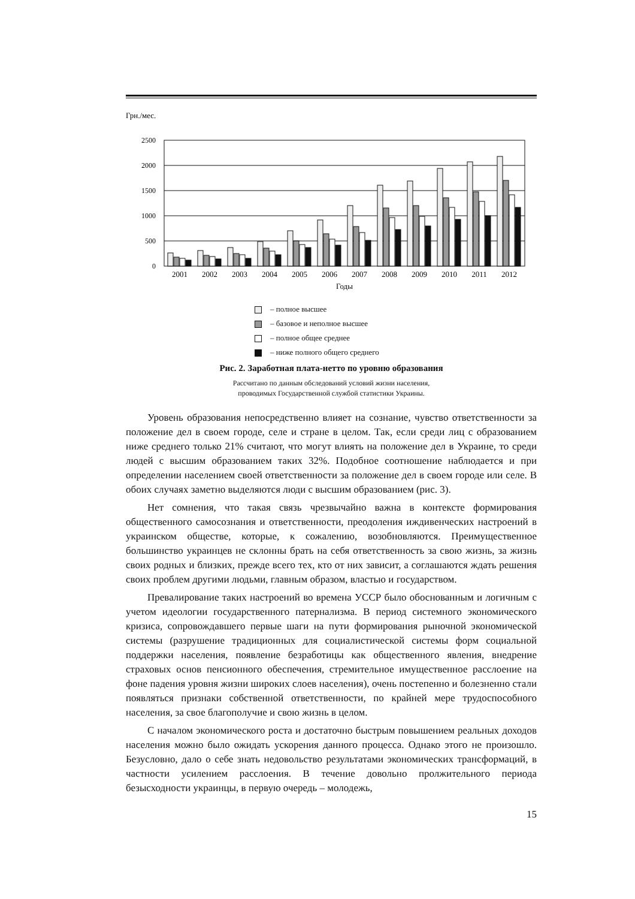Грн./мес.
2500
2000
1500
1000
500
0
2001
2002
2003
2004
2005
2006
2007
2008
2009
2010
2011
2012
Годы
– полное высшее
– базовое и неполное высшее
– полное общее среднее
– ниже полного общего среднего
Рис. 2. Заработная плата-нетто по уровню образования
Рассчитано по данным обследований условий жизни населения,
проводимых Государственной службой статистики Украины.
Уровень образования непосредственно влияет на сознание, чувство ответственности за положение дел в своем городе, селе и стране в целом. Так, если среди лиц с образованием ниже среднего только 21% считают, что могут влиять на положение дел в Украине, то среди людей с высшим образованием таких 32%. Подобное соотношение наблюдается и при определении населением своей ответственности за положение дел в своем городе или селе. В обоих случаях заметно выделяются люди с высшим образованием (рис. 3).
Нет сомнения, что такая связь чрезвычайно важна в контексте формирования общественного самосознания и ответственности, преодоления иждивенческих настроений в украинском обществе, которые, к сожалению, возобновляются. Преимущественное большинство украинцев не склонны брать на себя ответственность за свою жизнь, за жизнь своих родных и близких, прежде всего тех, кто от них зависит, а соглашаются ждать решения своих проблем другими людьми, главным образом, властью и государством.
Превалирование таких настроений во времена УССР было обоснованным и логичным с учетом идеологии государственного патернализма. В период системного экономического кризиса, сопровождавшего первые шаги на пути формирования рыночной экономической системы (разрушение традиционных для социалистической системы форм социальной поддержки населения, появление безработицы как общественного явления, внедрение страховых основ пенсионного обеспечения, стремительное имущественное расслоение на фоне падения уровня жизни широких слоев населения), очень постепенно и болезненно стали появляться признаки собственной ответственности, по крайней мере трудоспособного населения, за свое благополучие и свою жизнь в целом.
С началом экономического роста и достаточно быстрым повышением реальных доходов населения можно было ожидать ускорения данного процесса. Однако этого не произошло. Безусловно, дало о себе знать недовольство результатами экономических трансформаций, в частности усилением расслоения. В течение довольно пролжительного периода безысходности украинцы, в первую очередь – молодежь,
15